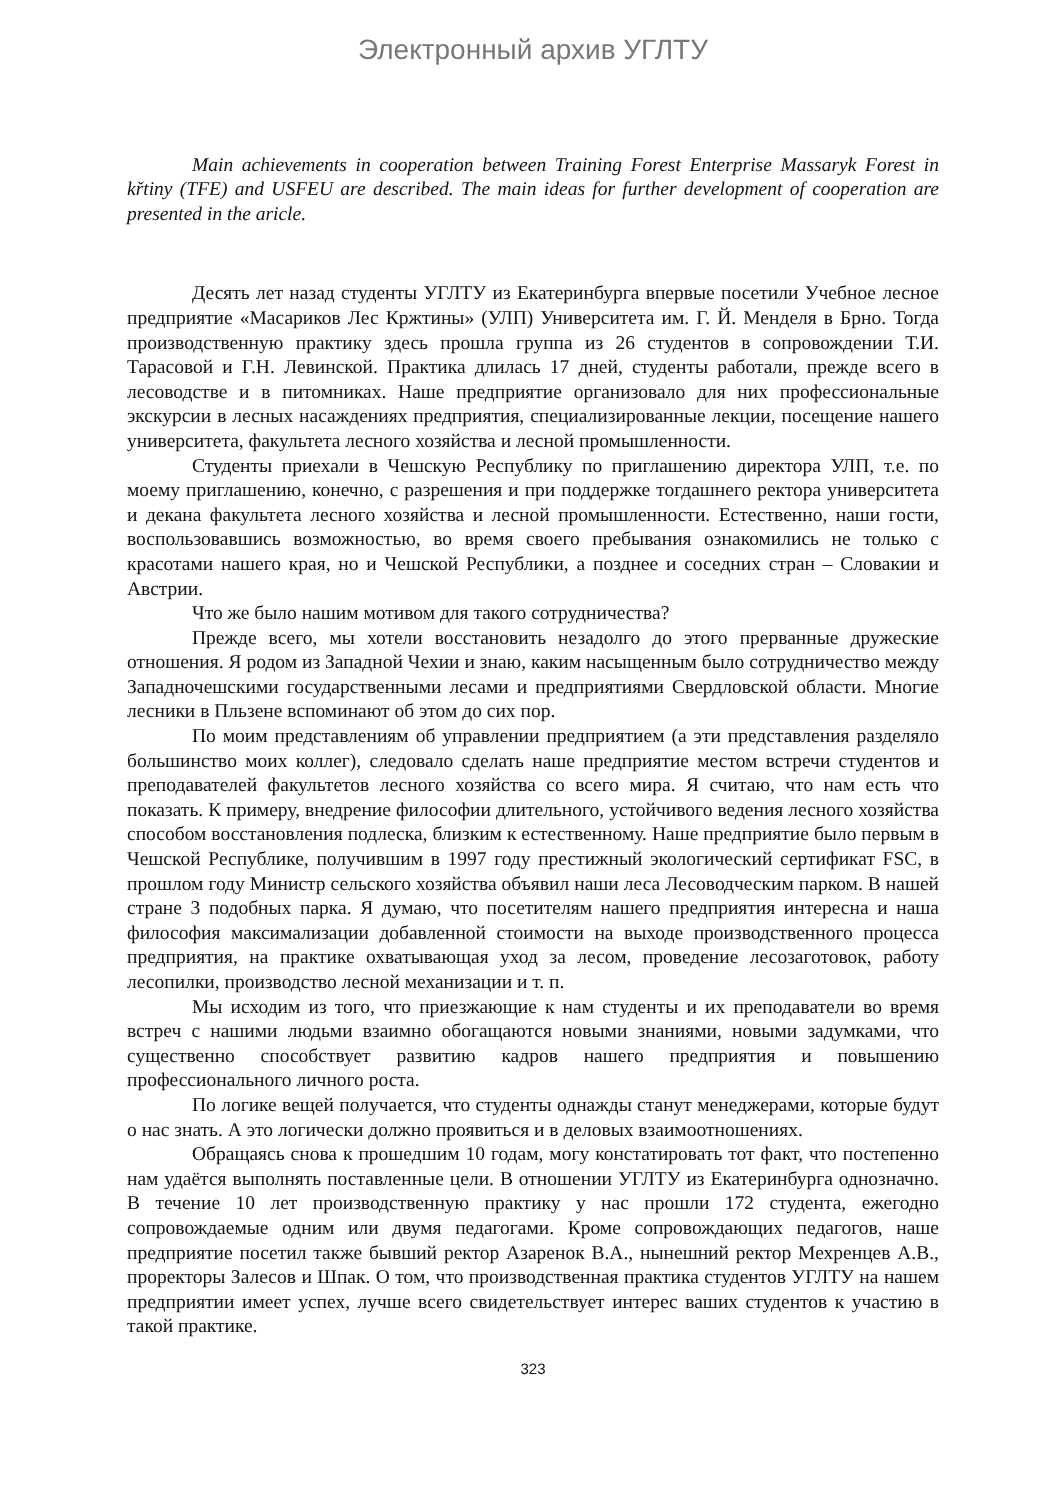Электронный архив УГЛТУ
Main achievements in cooperation between Training Forest Enterprise Massaryk Forest in křtiny (TFE) and USFEU are described. The main ideas for further development of cooperation are presented in the aricle.
Десять лет назад студенты УГЛТУ из Екатеринбурга впервые посетили Учебное лесное предприятие «Масариков Лес Кржтины» (УЛП) Университета им. Г. Й. Менделя в Брно. Тогда производственную практику здесь прошла группа из 26 студентов в сопровождении Т.И. Тарасовой и Г.Н. Левинской. Практика длилась 17 дней, студенты работали, прежде всего в лесоводстве и в питомниках. Наше предприятие организовало для них профессиональные экскурсии в лесных насаждениях предприятия, специализированные лекции, посещение нашего университета, факультета лесного хозяйства и лесной промышленности.
Студенты приехали в Чешскую Республику по приглашению директора УЛП, т.е. по моему приглашению, конечно, с разрешения и при поддержке тогдашнего ректора университета и декана факультета лесного хозяйства и лесной промышленности. Естественно, наши гости, воспользовавшись возможностью, во время своего пребывания ознакомились не только с красотами нашего края, но и Чешской Республики, а позднее и соседних стран – Словакии и Австрии.
Что же было нашим мотивом для такого сотрудничества?
Прежде всего, мы хотели восстановить незадолго до этого прерванные дружеские отношения. Я родом из Западной Чехии и знаю, каким насыщенным было сотрудничество между Западночешскими государственными лесами и предприятиями Свердловской области. Многие лесники в Пльзене вспоминают об этом до сих пор.
По моим представлениям об управлении предприятием (а эти представления разделяло большинство моих коллег), следовало сделать наше предприятие местом встречи студентов и преподавателей факультетов лесного хозяйства со всего мира. Я считаю, что нам есть что показать. К примеру, внедрение философии длительного, устойчивого ведения лесного хозяйства способом восстановления подлеска, близким к естественному. Наше предприятие было первым в Чешской Республике, получившим в 1997 году престижный экологический сертификат FSC, в прошлом году Министр сельского хозяйства объявил наши леса Лесоводческим парком. В нашей стране 3 подобных парка. Я думаю, что посетителям нашего предприятия интересна и наша философия максимализации добавленной стоимости на выходе производственного процесса предприятия, на практике охватывающая уход за лесом, проведение лесозаготовок, работу лесопилки, производство лесной механизации и т. п.
Мы исходим из того, что приезжающие к нам студенты и их преподаватели во время встреч с нашими людьми взаимно обогащаются новыми знаниями, новыми задумками, что существенно способствует развитию кадров нашего предприятия и повышению профессионального личного роста.
По логике вещей получается, что студенты однажды станут менеджерами, которые будут о нас знать. А это логически должно проявиться и в деловых взаимоотношениях.
Обращаясь снова к прошедшим 10 годам, могу констатировать тот факт, что постепенно нам удаётся выполнять поставленные цели. В отношении УГЛТУ из Екатеринбурга однозначно. В течение 10 лет производственную практику у нас прошли 172 студента, ежегодно сопровождаемые одним или двумя педагогами. Кроме сопровождающих педагогов, наше предприятие посетил также бывший ректор Азаренок В.А., нынешний ректор Мехренцев А.В., проректоры Залесов и Шпак. О том, что производственная практика студентов УГЛТУ на нашем предприятии имеет успех, лучше всего свидетельствует интерес ваших студентов к участию в такой практике.
323